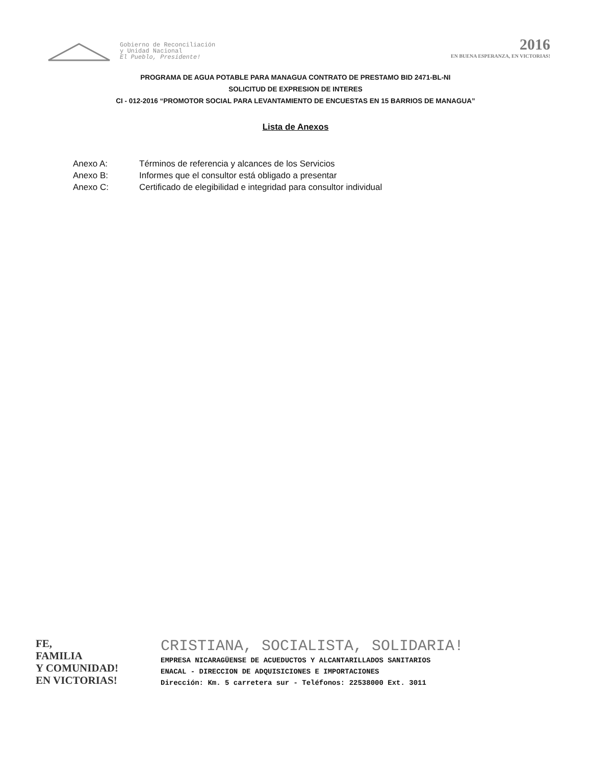Gobierno de Reconciliación
y Unidad Nacional
El Pueblo, Presidente!
2016
EN BUENA ESPERANZA, EN VICTORIAS!
PROGRAMA DE AGUA POTABLE PARA MANAGUA CONTRATO DE PRESTAMO BID 2471-BL-NI
SOLICITUD DE EXPRESION DE INTERES
CI - 012-2016 “PROMOTOR SOCIAL PARA LEVANTAMIENTO DE ENCUESTAS EN 15 BARRIOS DE MANAGUA”
Lista de Anexos
Anexo A: Términos de referencia y alcances de los Servicios
Anexo B: Informes que el consultor está obligado a presentar
Anexo C: Certificado de elegibilidad e integridad para consultor individual
FE,
FAMILIA
Y COMUNIDAD!
EN VICTORIAS!
CRISTIANA, SOCIALISTA, SOLIDARIA!
EMPRESA NICARAGÜENSE DE ACUEDUCTOS Y ALCANTARILLADOS SANITARIOS
ENACAL - DIRECCION DE ADQUISICIONES E IMPORTACIONES
Dirección: Km. 5 carretera sur - Teléfonos: 22538000 Ext. 3011